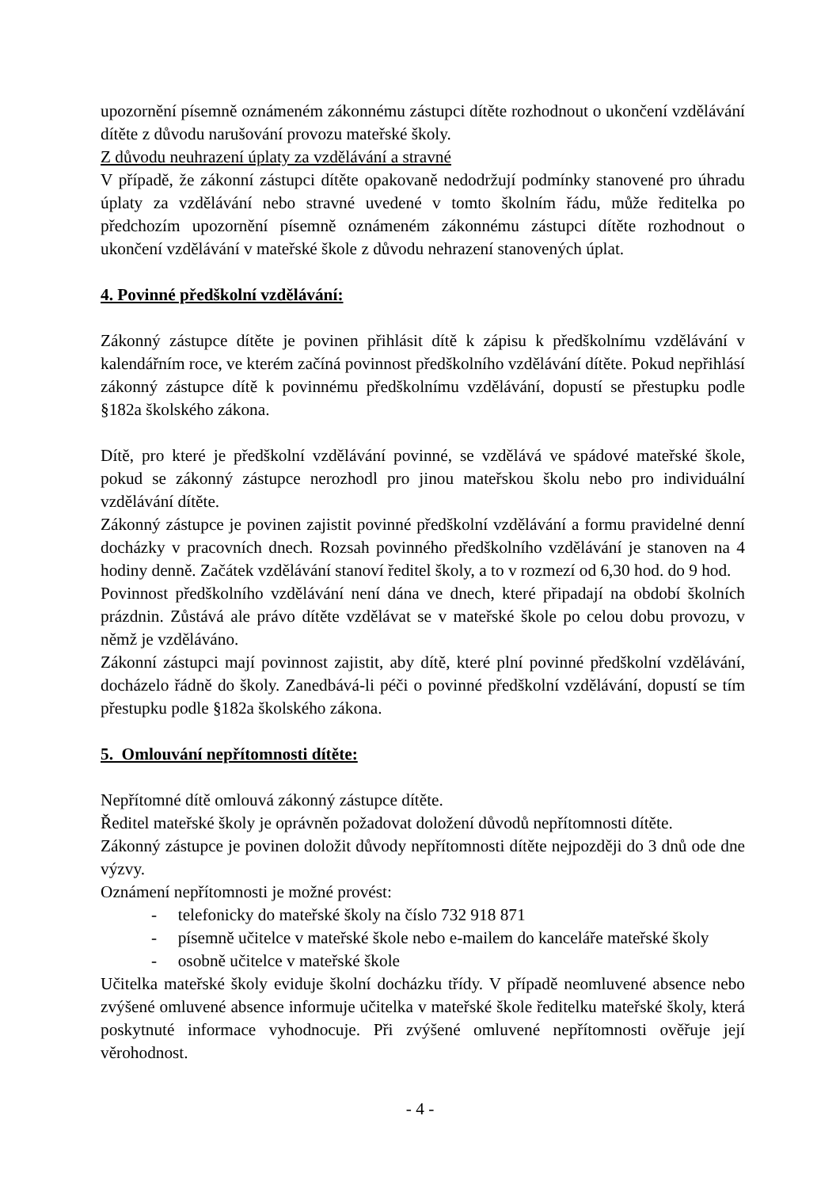upozornění písemně oznámeném zákonnému zástupci dítěte rozhodnout o ukončení vzdělávání dítěte z důvodu narušování provozu mateřské školy.
Z důvodu neuhrazení úplaty za vzdělávání a stravné
V případě, že zákonní zástupci dítěte opakovaně nedodržují podmínky stanovené pro úhradu úplaty za vzdělávání nebo stravné uvedené v tomto školním řádu, může ředitelka po předchozím upozornění písemně oznámeném zákonnému zástupci dítěte rozhodnout o ukončení vzdělávání v mateřské škole z důvodu nehrazení stanovených úplat.
4. Povinné předškolní vzdělávání:
Zákonný zástupce dítěte je povinen přihlásit dítě k zápisu k předškolnímu vzdělávání v kalendářním roce, ve kterém začíná povinnost předškolního vzdělávání dítěte. Pokud nepřihlásí zákonný zástupce dítě k povinnému předškolnímu vzdělávání, dopustí se přestupku podle §182a školského zákona.
Dítě, pro které je předškolní vzdělávání povinné, se vzdělává ve spádové mateřské škole, pokud se zákonný zástupce nerozhodl pro jinou mateřskou školu nebo pro individuální vzdělávání dítěte.
Zákonný zástupce je povinen zajistit povinné předškolní vzdělávání a formu pravidelné denní docházky v pracovních dnech. Rozsah povinného předškolního vzdělávání je stanoven na 4 hodiny denně. Začátek vzdělávání stanoví ředitel školy, a to v rozmezí od 6,30 hod. do 9 hod.
Povinnost předškolního vzdělávání není dána ve dnech, které připadají na období školních prázdnin. Zůstává ale právo dítěte vzdělávat se v mateřské škole po celou dobu provozu, v němž je vzděláváno.
Zákonní zástupci mají povinnost zajistit, aby dítě, které plní povinné předškolní vzdělávání, docházelo řádně do školy. Zanedbává-li péči o povinné předškolní vzdělávání, dopustí se tím přestupku podle §182a školského zákona.
5. Omlouvání nepřítomnosti dítěte:
Nepřítomné dítě omlouvá zákonný zástupce dítěte.
Ředitel mateřské školy je oprávněn požadovat doložení důvodů nepřítomnosti dítěte.
Zákonný zástupce je povinen doložit důvody nepřítomnosti dítěte nejpozději do 3 dnů ode dne výzvy.
Oznámení nepřítomnosti je možné provést:
- telefonicky do mateřské školy na číslo 732 918 871
- písemně učitelce v mateřské škole nebo e-mailem do kanceláře mateřské školy
- osobně učitelce v mateřské škole
Učitelka mateřské školy eviduje školní docházku třídy. V případě neomluvené absence nebo zvýšené omluvené absence informuje učitelka v mateřské škole ředitelku mateřské školy, která poskytnuté informace vyhodnocuje. Při zvýšené omluvené nepřítomnosti ověřuje její věrohodnost.
- 4 -